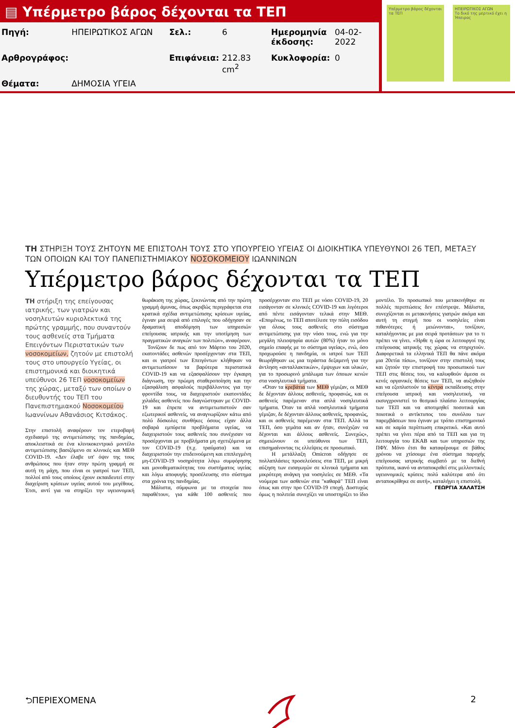▤ Υπέρμετρο βάρος δέχονται τα ΤΕΠ
| Πηγή: | ΗΠΕΙΡΩΤΙΚΟΣ ΑΓΩΝ | Σελ.: | 6 | Ημερομηνία έκδοσης: | 04-02-2022 |
| Αρθρογράφος: | | Επιφάνεια: | 212.83 cm<sup>2</sup> | Κυκλοφορία: | 0 |
| Θέματα: | ΔΗΜΟΣΙΑ ΥΓΕΙΑ | | | | |
Υπέρμετρο βάρος δέχονται τα ΤΕΠ
ΗΠΕΙΡΩΤΙΚΟΣ ΑΓΩΝ
Το δικό της μερτικό έχει η Ήπειρος
ΤΗ ΣΤΗΡΙΞΗ ΤΟΥΣ ΖΗΤΟΥΝ ΜΕ ΕΠΙΣΤΟΛΗ ΤΟΥΣ ΣΤΟ ΥΠΟΥΡΓΕΙΟ ΥΓΕΙΑΣ ΟΙ ΔΙΟΙΚΗΤΙΚΑ ΥΠΕΥΘΥΝΟΙ 26 ΤΕΠ, ΜΕΤΑΞΥ ΤΩΝ ΟΠΟΙΩΝ ΚΑΙ ΤΟΥ ΠΑΝΕΠΙΣΤΗΜΙΑΚΟΥ ΝΟΣΟΚΟΜΕΙΟΥ ΙΩΑΝΝΙΝΩΝ
Υπέρμετρο βάρος δέχονται τα ΤΕΠ
ΤΗ στήριξη της επείγουσας ιατρικής, των γιατρών και νοσηλευτών κυριολεκτικά της πρώτης γραμμής, που συναντούν τους ασθενείς στα Τμήματα Επειγόντων Περιστατικών των νοσοκομείων, ζητούν με επιστολή τους στο υπουργείο Υγείας, οι επιστημονικά και διοικητικά υπεύθυνοι 26 ΤΕΠ νοσοκομείων της χώρας, μεταξύ των οποίων ο διευθυντής του ΤΕΠ του Πανεπιστημιακού Νοσοκομείου Ιωαννίνων Αθανάσιος Κιτσάκος.
Στην επιστολή αναφέρουν τον ετεροβαρή σχεδιασμό της αντιμετώπισης της πανδημίας, αποκλειστικά σε ένα κλινικοκεντρικό μοντέλο αντιμετώπισης βασιζόμενο σε κλινικές και ΜΕΘ COVID-19. «Δεν έλαβε υπ' όψιν της τους ανθρώπους που ήταν στην πρώτη γραμμή σε αυτή τη μάχη, που είναι οι γιατροί των ΤΕΠ, πολλοί από τους οποίους έχουν εκπαιδευτεί στην διαχείριση κρίσεων υγείας αυτού του μεγέθους. Έτσι, αντί για να στηρίξει την υγειονομική θωράκιση της χώρας, ξεκινώντας από την πρώτη γραμμή άμυνας, όπως ακριβώς περιγράφεται στα κρατικά σχέδια αντιμετώπισης κρίσεων υγείας, έγιναν μια σειρά από επιλογές που οδήγησαν σε δραματική αποδόμηση των υπηρεσιών επείγουσας ιατρικής και την υποτίμηση των πραγματικών αναγκών των πολιτών», αναφέρουν.
Τονίζουν δε πως από τον Μάρτιο του 2020, εκατοντάδες ασθενών προσέρχονταν στα ΤΕΠ, και οι γιατροί των Επειγόντων κλήθηκαν να αντιμετωπίσουν τα βαρύτερα περιστατικά COVID-19 και να εξασφαλίσουν την έγκαιρη διάγνωση, την πρώιμη σταθεροποίηση και την εξασφάλιση ασφαλούς περιβάλλοντος για την φροντίδα τους, να διαχειριστούν εκατοντάδες χιλιάδες ασθενείς που διαγνώστηκαν με COVID-19 και έπρεπε να αντιμετωπιστούν σαν εξωτερικοί ασθενείς, να αναγνωρίζουν κάτω από πολύ δύσκολες συνθήκες όσους είχαν άλλα σοβαρά εμπύρετα προβλήματα υγείας, να διαχειριστούν τους ασθενείς που συνέχισαν να προσέρχονται με προβλήματα μη σχετιζόμενα με τον COVID-19 (π.χ. τραύματα) και να διαχειριστούν την επιδεινούμενη και επιπλεγμένη μη-COVID-19 νοσηρότητα λόγω συμφόρησης και μονοθεματικότητας του συστήματος υγείας και λόγω αποφυγής προσέλευσης στο σύστημα στα χρόνια της πανδημίας.
Μάλιστα, σύμφωνα με τα στοιχεία που παραθέτουν, για κάθε 100 ασθενείς που προσέρχονταν στο ΤΕΠ με νόσο COVID-19, 20 εισάγονταν σε κλινικές COVID-19 και λιγότεροι από πέντε εισάγονταν τελικά στην ΜΕΘ. «Επομένως, το ΤΕΠ αποτέλεσε την πύλη εισόδου για όλους τους ασθενείς στο σύστημα αντιμετώπισης για την νόσο τους, ενώ για την μεγάλη πλειοψηφία αυτών (80%) ήταν το μόνο σημείο επαφής με το σύστημα υγείας», ενώ, όσο προχωρούσε η πανδημία, οι ιατροί των ΤΕΠ θεωρήθηκαν ως μια τεράστια δεξαμενή για την άντληση «ανταλλακτικών», έμψυχων και υλικών, για το προσωρινό μπάλωμα των όποιων κενών στα νοσηλευτικά τμήματα.
«Όταν τα κρεβάτια των ΜΕΘ γέμιζαν, οι ΜΕΘ δε δέχονταν άλλους ασθενείς, προφανώς, και οι ασθενείς παρέμεναν στα απλά νοσηλευτικά τμήματα. Όταν τα απλά νοσηλευτικά τμήματα γέμιζαν, δε δέχονταν άλλους ασθενείς, προφανώς, και οι ασθενείς παρέμεναν στα ΤΕΠ. Αλλά τα ΤΕΠ, όσο γεμάτα και αν ήταν, συνέχιζαν να δέχονται και άλλους ασθενείς. Συνεχώς», σημειώνουν οι υπεύθυνοι των ΤΕΠ, επισημαίνοντας τις ελλείψεις σε προσωπικό.
Η μετάλλαξη Omicron οδήγησε σε πολλαπλάσιες προσελεύσεις στα ΤΕΠ, με μικρή αύξηση των εισαγωγών σε κλινικά τμήματα και μικρότερη ανάγκη για νοσηλείες σε ΜΕΘ. «Τα νούμερα των ασθενών στα "καθαρά" ΤΕΠ είναι όπως και στην προ COVID-19 εποχή. Δυστυχώς όμως η πολιτεία συνεχίζει να υποστηρίζει το ίδιο μοντέλο. Το προσωπικό που μετακινήθηκε σε πολλές περιπτώσεις δεν επέστρεψε. Μάλιστα, συνεχίζονται οι μετακινήσεις γιατρών ακόμα και αυτή τη στιγμή που οι νοσηλείες είναι πιθανότερες ή μειώνονται», τονίζουν, καταλήγοντας με μια σειρά προτάσεων για το τι πρέπει να γίνει. «Ήρθε η ώρα οι λειτουργοί της επείγουσας ιατρικής της χώρας να στηριχτούν. Διαφορετικά τα ελληνικά ΤΕΠ θα πάνε ακόμα μια 20ετία πίσω», τονίζουν στην επιστολή τους και ζητούν την επιστροφή του προσωπικού των ΤΕΠ στις θέσεις του, να καλυφθούν άμεσα οι κενές οργανικές θέσεις των ΤΕΠ, να αυξηθούν και να εξοπλιστούν τα κέντρα εκπαίδευσης στην επείγουσα ιατρική και νοσηλευτική, να εκσυγχρονιστεί το θεσμικό πλαίσιο λειτουργίας των ΤΕΠ και να αποτιμηθεί ποσοτικά και ποιοτικά ο αντίκτυπος του συνόλου των παρεμβάσεων που έγιναν με τρόπο επιστημονικό και σε καμία περίπτωση επικριτικό. «Και αυτό πρέπει να γίνει πέρα από τα ΤΕΠ και για τη λειτουργία του ΕΚΑΒ και των υπηρεσιών της ΠΦΥ. Μόνο έτσι θα καταφέρουμε σε βάθος χρόνου να χτίσουμε ένα σύστημα παροχής επείγουσας ιατρικής συμβατό με τα διεθνή πρότυπα, ικανό να ανταποκριθεί στις μελλοντικές υγειονομικές κρίσεις πολύ καλύτερα από ότι ανταποκρίθηκε σε αυτή», καταλήγει η επιστολή.
ΓΕΩΡΓΙΑ ΧΑΛΑΤΣΗ
⮌ΠΕΡΙΕΧΟΜΕΝΑ 2